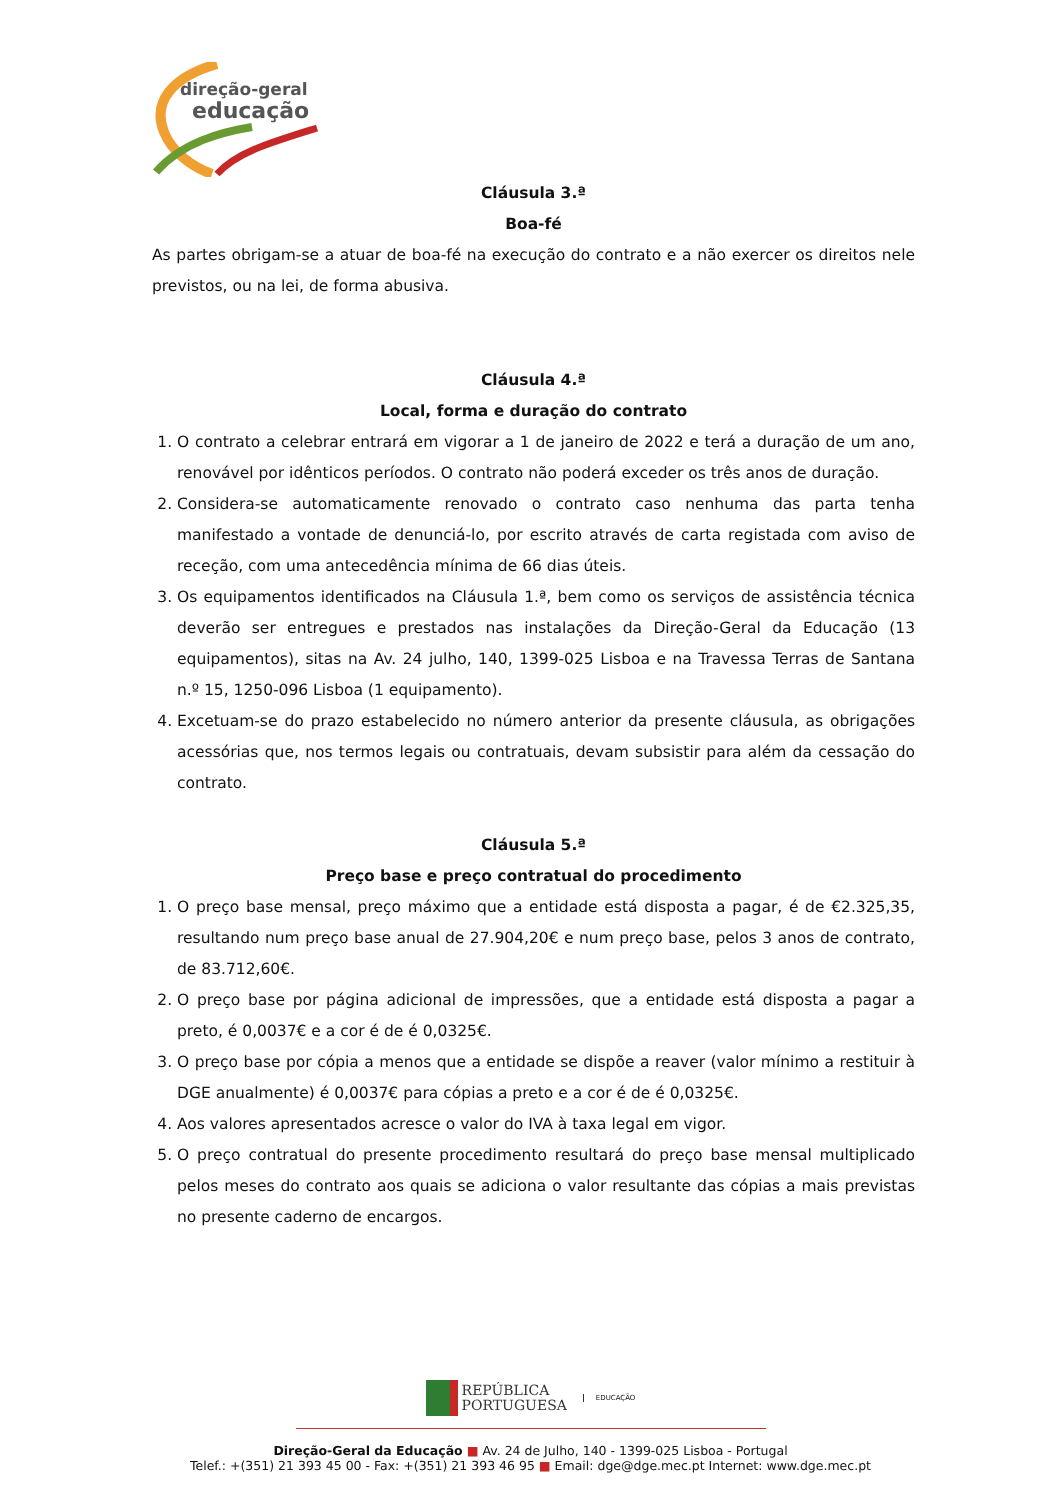direção-geral
educação
Cláusula 3.ª
Boa-fé
As partes obrigam-se a atuar de boa-fé na execução do contrato e a não exercer os direitos nele previstos, ou na lei, de forma abusiva.
Cláusula 4.ª
Local, forma e duração do contrato
1. O contrato a celebrar entrará em vigorar a 1 de janeiro de 2022 e terá a duração de um ano, renovável por idênticos períodos. O contrato não poderá exceder os três anos de duração.
2. Considera-se automaticamente renovado o contrato caso nenhuma das parta tenha manifestado a vontade de denunciá-lo, por escrito através de carta registada com aviso de receção, com uma antecedência mínima de 66 dias úteis.
3. Os equipamentos identificados na Cláusula 1.ª, bem como os serviços de assistência técnica deverão ser entregues e prestados nas instalações da Direção-Geral da Educação (13 equipamentos), sitas na Av. 24 julho, 140, 1399-025 Lisboa e na Travessa Terras de Santana n.º 15, 1250-096 Lisboa (1 equipamento).
4. Excetuam-se do prazo estabelecido no número anterior da presente cláusula, as obrigações acessórias que, nos termos legais ou contratuais, devam subsistir para além da cessação do contrato.
Cláusula 5.ª
Preço base e preço contratual do procedimento
1. O preço base mensal, preço máximo que a entidade está disposta a pagar, é de €2.325,35, resultando num preço base anual de 27.904,20€ e num preço base, pelos 3 anos de contrato, de 83.712,60€.
2. O preço base por página adicional de impressões, que a entidade está disposta a pagar a preto, é 0,0037€ e a cor é de é 0,0325€.
3. O preço base por cópia a menos que a entidade se dispõe a reaver (valor mínimo a restituir à DGE anualmente) é 0,0037€ para cópias a preto e a cor é de é 0,0325€.
4. Aos valores apresentados acresce o valor do IVA à taxa legal em vigor.
5. O preço contratual do presente procedimento resultará do preço base mensal multiplicado pelos meses do contrato aos quais se adiciona o valor resultante das cópias a mais previstas no presente caderno de encargos.
REPÚBLICA
PORTUGUESA EDUCAÇÃO
Direção-Geral da Educação ■ Av. 24 de Julho, 140 - 1399-025 Lisboa - Portugal
Telef.: +(351) 21 393 45 00 - Fax: +(351) 21 393 46 95 ■ Email: dge@dge.mec.pt Internet: www.dge.mec.pt